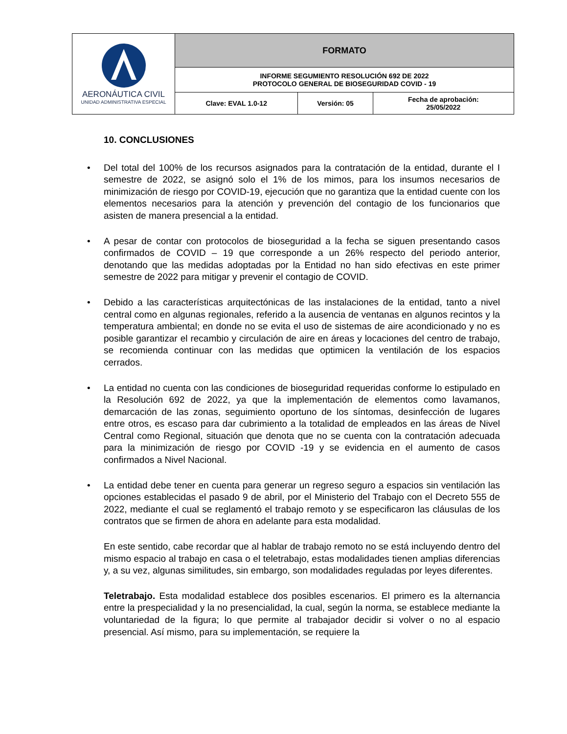| AERONÁUTICA CIVIL UNIDAD ADMINISTRATIVA ESPECIAL | FORMATO | | |
| | INFORME SEGUMIENTO RESOLUCIÓN 692 DE 2022 PROTOCOLO GENERAL DE BIOSEGURIDAD COVID - 19 | | |
| | Clave: EVAL 1.0-12 | Versión: 05 | Fecha de aprobación: 25/05/2022 |
10. CONCLUSIONES
• Del total del 100% de los recursos asignados para la contratación de la entidad, durante el I semestre de 2022, se asignó solo el 1% de los mimos, para los insumos necesarios de minimización de riesgo por COVID-19, ejecución que no garantiza que la entidad cuente con los elementos necesarios para la atención y prevención del contagio de los funcionarios que asisten de manera presencial a la entidad.
• A pesar de contar con protocolos de bioseguridad a la fecha se siguen presentando casos confirmados de COVID – 19 que corresponde a un 26% respecto del periodo anterior, denotando que las medidas adoptadas por la Entidad no han sido efectivas en este primer semestre de 2022 para mitigar y prevenir el contagio de COVID.
• Debido a las características arquitectónicas de las instalaciones de la entidad, tanto a nivel central como en algunas regionales, referido a la ausencia de ventanas en algunos recintos y la temperatura ambiental; en donde no se evita el uso de sistemas de aire acondicionado y no es posible garantizar el recambio y circulación de aire en áreas y locaciones del centro de trabajo, se recomienda continuar con las medidas que optimicen la ventilación de los espacios cerrados.
• La entidad no cuenta con las condiciones de bioseguridad requeridas conforme lo estipulado en la Resolución 692 de 2022, ya que la implementación de elementos como lavamanos, demarcación de las zonas, seguimiento oportuno de los síntomas, desinfección de lugares entre otros, es escaso para dar cubrimiento a la totalidad de empleados en las áreas de Nivel Central como Regional, situación que denota que no se cuenta con la contratación adecuada para la minimización de riesgo por COVID -19 y se evidencia en el aumento de casos confirmados a Nivel Nacional.
• La entidad debe tener en cuenta para generar un regreso seguro a espacios sin ventilación las opciones establecidas el pasado 9 de abril, por el Ministerio del Trabajo con el Decreto 555 de 2022, mediante el cual se reglamentó el trabajo remoto y se especificaron las cláusulas de los contratos que se firmen de ahora en adelante para esta modalidad.
En este sentido, cabe recordar que al hablar de trabajo remoto no se está incluyendo dentro del mismo espacio al trabajo en casa o el teletrabajo, estas modalidades tienen amplias diferencias y, a su vez, algunas similitudes, sin embargo, son modalidades reguladas por leyes diferentes.
Teletrabajo. Esta modalidad establece dos posibles escenarios. El primero es la alternancia entre la prespecialidad y la no presencialidad, la cual, según la norma, se establece mediante la voluntariedad de la figura; lo que permite al trabajador decidir si volver o no al espacio presencial. Así mismo, para su implementación, se requiere la